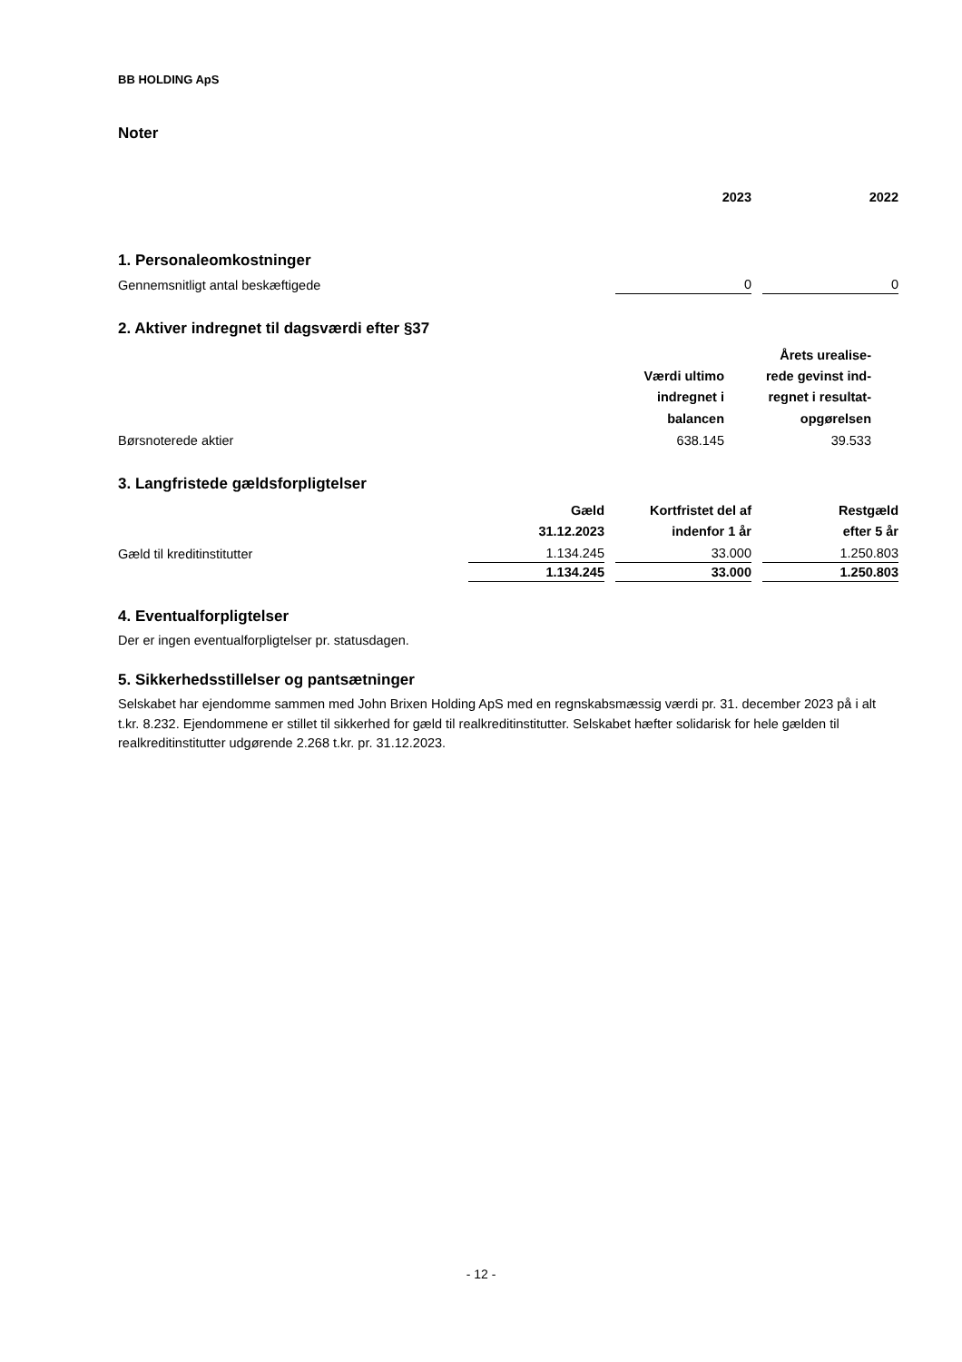BB HOLDING ApS
Noter
| | 2023 | 2022 |
1. Personaleomkostninger
| Gennemsnitligt antal beskæftigede | 0 | 0 |
2. Aktiver indregnet til dagsværdi efter §37
| | Værdi ultimo indregnet i balancen | Årets urealise- rede gevinst ind- regnet i resultat- opgørelsen |
| Børsnoterede aktier | 638.145 | 39.533 |
3. Langfristede gældsforpligtelser
| | Gæld 31.12.2023 | Kortfristet del af indenfor 1 år | Restgæld efter 5 år |
| Gæld til kreditinstitutter | 1.134.245 | 33.000 | 1.250.803 |
| | 1.134.245 | 33.000 | 1.250.803 |
4. Eventualforpligtelser
Der er ingen eventualforpligtelser pr. statusdagen.
5. Sikkerhedsstillelser og pantsætninger
Selskabet har ejendomme sammen med John Brixen Holding ApS med en regnskabsmæssig værdi pr. 31. december 2023 på i alt t.kr. 8.232. Ejendommene er stillet til sikkerhed for gæld til realkreditinstitutter. Selskabet hæfter solidarisk for hele gælden til realkreditinstitutter udgørende 2.268 t.kr. pr. 31.12.2023.
- 12 -